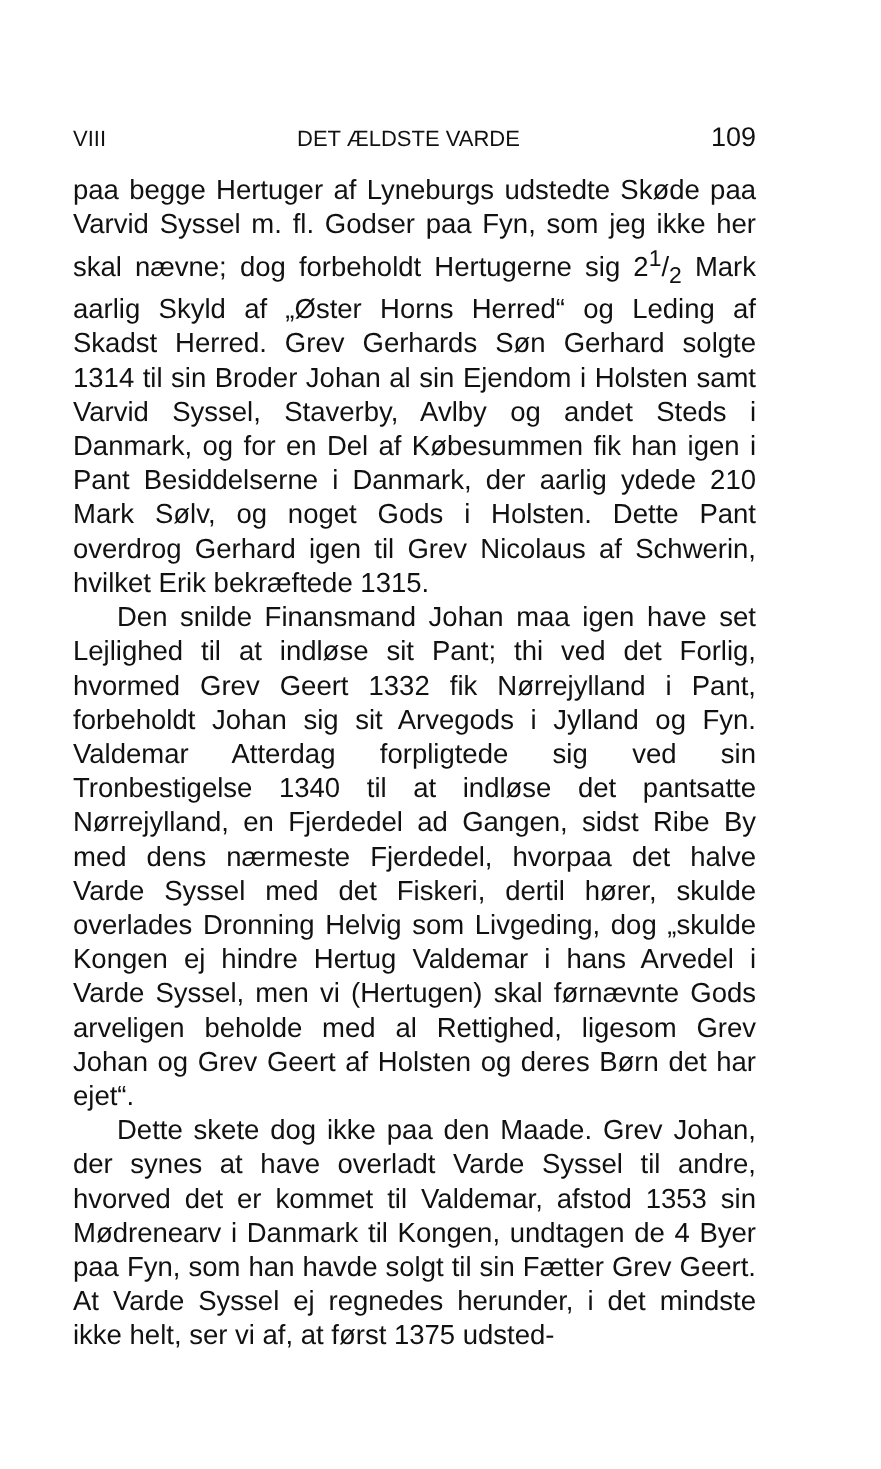VIII DET ÆLDSTE VARDE 109
paa begge Hertuger af Lyneburgs udstedte Skøde paa Varvid Syssel m. fl. Godser paa Fyn, som jeg ikke her skal nævne; dog forbeholdt Hertugerne sig 21/2 Mark aarlig Skyld af „Øster Horns Herred“ og Leding af Skadst Herred. Grev Gerhards Søn Gerhard solgte 1314 til sin Broder Johan al sin Ejendom i Holsten samt Varvid Syssel, Staverby, Avlby og andet Steds i Danmark, og for en Del af Købesummen fik han igen i Pant Besiddelserne i Danmark, der aarlig ydede 210 Mark Sølv, og noget Gods i Holsten. Dette Pant overdrog Gerhard igen til Grev Nicolaus af Schwerin, hvilket Erik bekræftede 1315.
Den snilde Finansmand Johan maa igen have set Lejlighed til at indløse sit Pant; thi ved det Forlig, hvormed Grev Geert 1332 fik Nørrejylland i Pant, forbeholdt Johan sig sit Arvegods i Jylland og Fyn. Valdemar Atterdag forpligtede sig ved sin Tronbestigelse 1340 til at indløse det pantsatte Nørrejylland, en Fjerdedel ad Gangen, sidst Ribe By med dens nærmeste Fjerdedel, hvorpaa det halve Varde Syssel med det Fiskeri, dertil hører, skulde overlades Dronning Helvig som Livgeding, dog „skulde Kongen ej hindre Hertug Valdemar i hans Arvedel i Varde Syssel, men vi (Hertugen) skal førnævnte Gods arveligen beholde med al Rettighed, ligesom Grev Johan og Grev Geert af Holsten og deres Børn det har ejet“.
Dette skete dog ikke paa den Maade. Grev Johan, der synes at have overladt Varde Syssel til andre, hvorved det er kommet til Valdemar, afstod 1353 sin Mødrenearv i Danmark til Kongen, undtagen de 4 Byer paa Fyn, som han havde solgt til sin Fætter Grev Geert. At Varde Syssel ej regnedes herunder, i det mindste ikke helt, ser vi af, at først 1375 udsted-